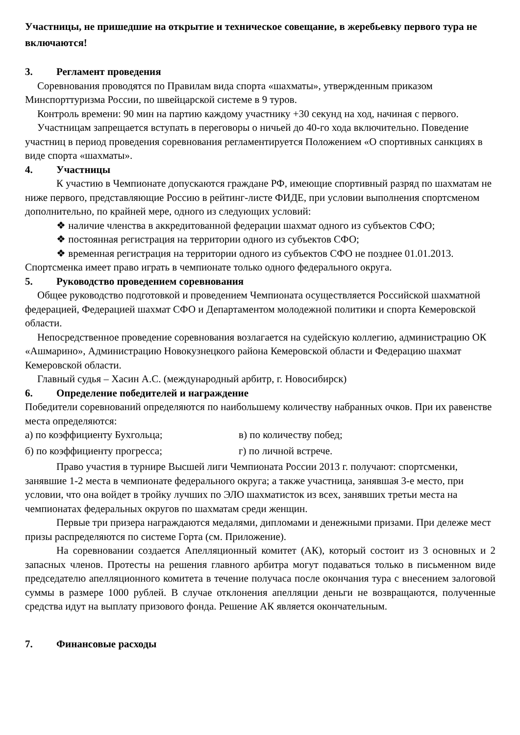Участницы, не пришедшие на открытие и техническое совещание, в жеребьевку первого тура не включаются!
3. Регламент проведения
Соревнования проводятся по Правилам вида спорта «шахматы», утвержденным приказом Минспорттуризма России, по швейцарской системе в 9 туров.
Контроль времени: 90 мин на партию каждому участнику +30 секунд на ход, начиная с первого.
Участницам запрещается вступать в переговоры о ничьей до 40-го хода включительно. Поведение участниц в период проведения соревнования регламентируется Положением «О спортивных санкциях в виде спорта «шахматы».
4. Участницы
К участию в Чемпионате допускаются граждане РФ, имеющие спортивный разряд по шахматам не ниже первого, представляющие Россию в рейтинг-листе ФИДЕ, при условии выполнения спортсменом дополнительно, по крайней мере, одного из следующих условий:
❖ наличие членства в аккредитованной федерации шахмат одного из субъектов СФО;
❖ постоянная регистрация на территории одного из субъектов СФО;
❖ временная регистрация на территории одного из субъектов СФО не позднее 01.01.2013.
Спортсменка имеет право играть в чемпионате только одного федерального округа.
5. Руководство проведением соревнования
Общее руководство подготовкой и проведением Чемпионата осуществляется Российской шахматной федерацией, Федерацией шахмат СФО и Департаментом молодежной политики и спорта Кемеровской области.
Непосредственное проведение соревнования возлагается на судейскую коллегию, администрацию ОК «Ашмарино», Администрацию Новокузнецкого района Кемеровской области и Федерацию шахмат Кемеровской области.
Главный судья – Хасин А.С. (международный арбитр, г. Новосибирск)
6. Определение победителей и награждение
Победители соревнований определяются по наибольшему количеству набранных очков. При их равенстве места определяются:
а) по коэффициенту Бухгольца; в) по количеству побед;
б) по коэффициенту прогресса; г) по личной встрече.
Право участия в турнире Высшей лиги Чемпионата России 2013 г. получают: спортсменки, занявшие 1-2 места в чемпионате федерального округа; а также участница, занявшая 3-е место, при условии, что она войдет в тройку лучших по ЭЛО шахматисток из всех, занявших третьи места на чемпионатах федеральных округов по шахматам среди женщин.
Первые три призера награждаются медалями, дипломами и денежными призами. При дележе мест призы распределяются по системе Горта (см. Приложение).
На соревновании создается Апелляционный комитет (АК), который состоит из 3 основных и 2 запасных членов. Протесты на решения главного арбитра могут подаваться только в письменном виде председателю апелляционного комитета в течение получаса после окончания тура с внесением залоговой суммы в размере 1000 рублей. В случае отклонения апелляции деньги не возвращаются, полученные средства идут на выплату призового фонда. Решение АК является окончательным.
7. Финансовые расходы